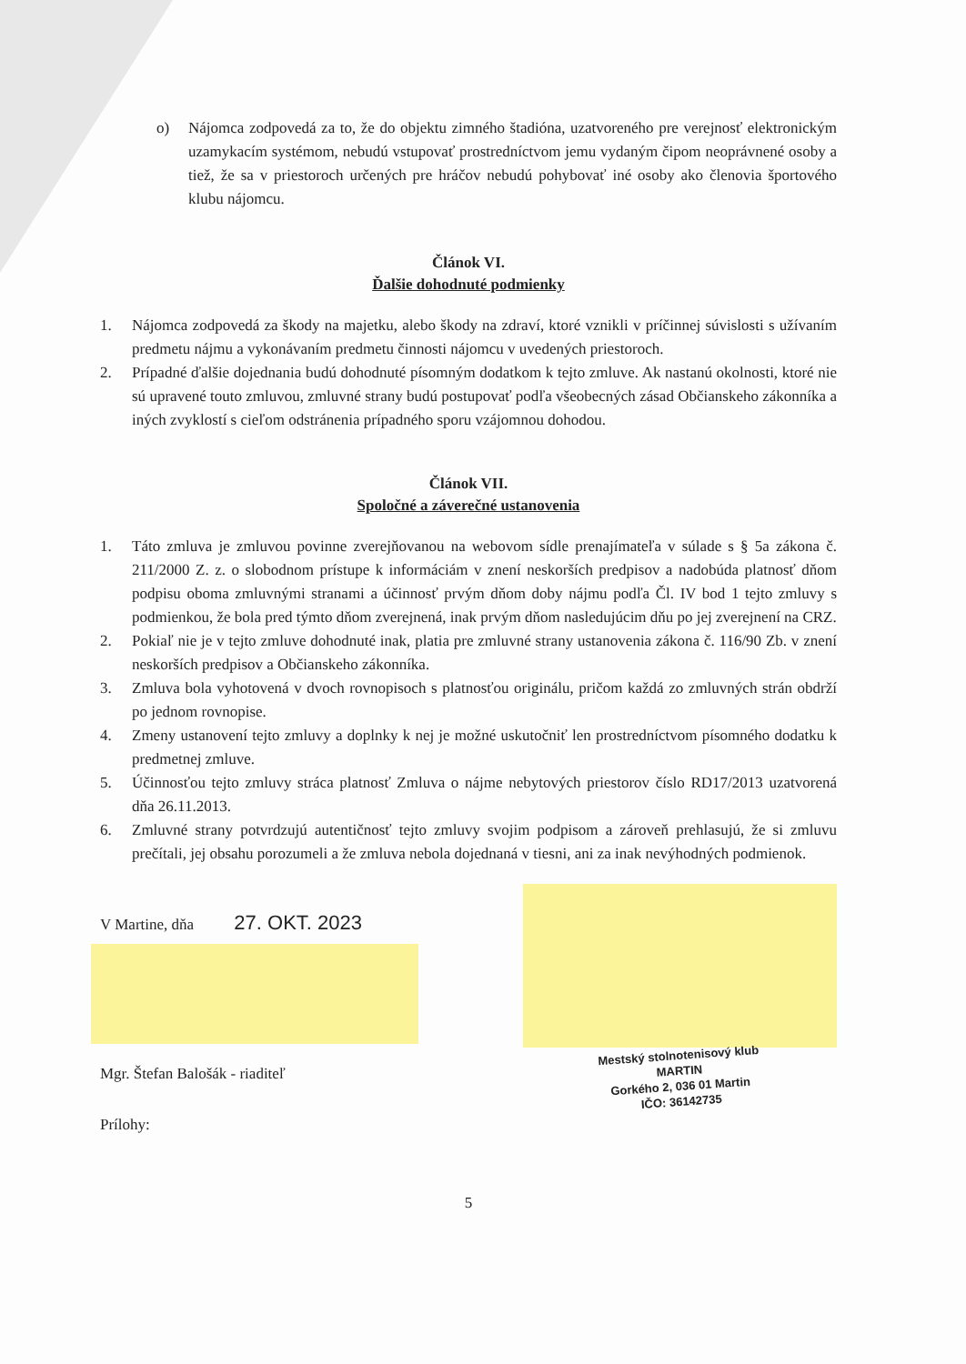o) Nájomca zodpovedá za to, že do objektu zimného štadióna, uzatvoreného pre verejnosť elektronickým uzamykacím systémom, nebudú vstupovať prostredníctvom jemu vydaným čipom neoprávnené osoby a tiež, že sa v priestoroch určených pre hráčov nebudú pohybovať iné osoby ako členovia športového klubu nájomcu.
Článok VI.
Ďalšie dohodnuté podmienky
1. Nájomca zodpovedá za škody na majetku, alebo škody na zdraví, ktoré vznikli v príčinnej súvislosti s užívaním predmetu nájmu a vykonávaním predmetu činnosti nájomcu v uvedených priestoroch.
2. Prípadné ďalšie dojednania budú dohodnuté písomným dodatkom k tejto zmluve. Ak nastanú okolnosti, ktoré nie sú upravené touto zmluvou, zmluvné strany budú postupovať podľa všeobecných zásad Občianskeho zákonníka a iných zvyklostí s cieľom odstránenia prípadného sporu vzájomnou dohodou.
Článok VII.
Spoločné a záverečné ustanovenia
1. Táto zmluva je zmluvou povinne zverejňovanou na webovom sídle prenajímateľa v súlade s § 5a zákona č. 211/2000 Z. z. o slobodnom prístupe k informáciám v znení neskorších predpisov a nadobúda platnosť dňom podpisu oboma zmluvnými stranami a účinnosť prvým dňom doby nájmu podľa Čl. IV bod 1 tejto zmluvy s podmienkou, že bola pred týmto dňom zverejnená, inak prvým dňom nasledujúcim dňu po jej zverejnení na CRZ.
2. Pokiaľ nie je v tejto zmluve dohodnuté inak, platia pre zmluvné strany ustanovenia zákona č. 116/90 Zb. v znení neskorších predpisov a Občianskeho zákonníka.
3. Zmluva bola vyhotovená v dvoch rovnopisoch s platnosťou originálu, pričom každá zo zmluvných strán obdrží po jednom rovnopise.
4. Zmeny ustanovení tejto zmluvy a doplnky k nej je možné uskutočniť len prostredníctvom písomného dodatku k predmetnej zmluve.
5. Účinnosťou tejto zmluvy stráca platnosť Zmluva o nájme nebytových priestorov číslo RD17/2013 uzatvorená dňa 26.11.2013.
6. Zmluvné strany potvrdzujú autentičnosť tejto zmluvy svojim podpisom a zároveň prehlasujú, že si zmluvu prečítali, jej obsahu porozumeli a že zmluva nebola dojednaná v tiesni, ani za inak nevýhodných podmienok.
V Martine, dňa 27. OKT. 2023
Mgr. Štefan Balošák - riaditeľ
Prílohy:
Mestský stolnotenisový klub
MARTIN
Gorkého 2, 036 01 Martin
IČO: 36142735
5